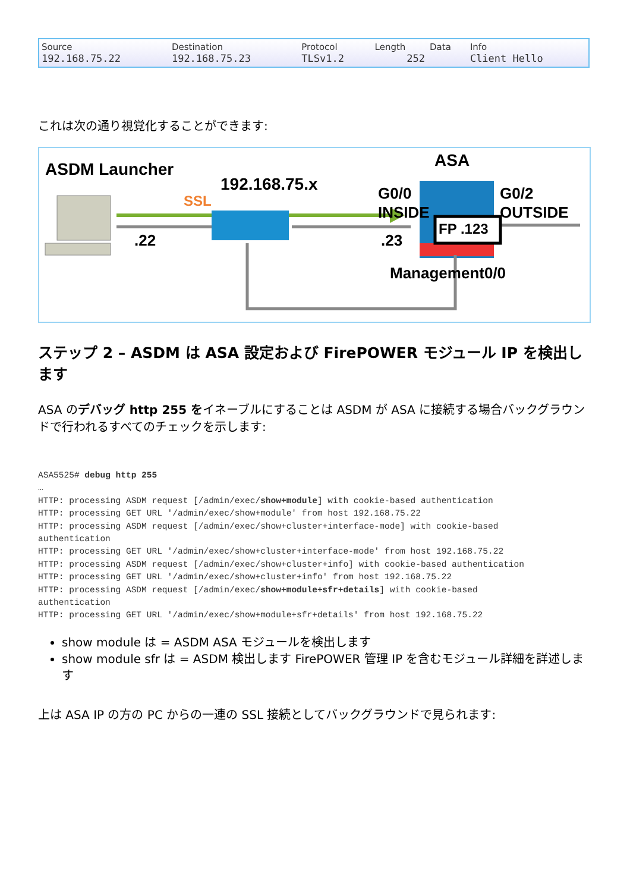| Source | Destination | Protocol | Length | Data | Info |
| --- | --- | --- | --- | --- | --- |
| 192.168.75.22 | 192.168.75.23 | TLSv1.2 | 252 | | Client Hello |
これは次の通り視覚化することができます:
ASDM Launcher ASA
192.168.75.x
SSL G0/0
INSIDE
G0/2
OUTSIDE
.22 .23
FP .123
Management0/0
ステップ 2 – ASDM は ASA 設定および FirePOWER モジュール IP を検出します
ASA のデバッグ http 255 をイネーブルにすることは ASDM が ASA に接続する場合バックグラウンドで行われるすべてのチェックを示します:
ASA5525# debug http 255
…
HTTP: processing ASDM request [/admin/exec/show+module] with cookie-based authentication
HTTP: processing GET URL '/admin/exec/show+module' from host 192.168.75.22
HTTP: processing ASDM request [/admin/exec/show+cluster+interface-mode] with cookie-based
authentication
HTTP: processing GET URL '/admin/exec/show+cluster+interface-mode' from host 192.168.75.22
HTTP: processing ASDM request [/admin/exec/show+cluster+info] with cookie-based authentication
HTTP: processing GET URL '/admin/exec/show+cluster+info' from host 192.168.75.22
HTTP: processing ASDM request [/admin/exec/show+module+sfr+details] with cookie-based
authentication
HTTP: processing GET URL '/admin/exec/show+module+sfr+details' from host 192.168.75.22
show module は = ASDM ASA モジュールを検出します
show module sfr は = ASDM 検出します FirePOWER 管理 IP を含むモジュール詳細を詳述します
上は ASA IP の方の PC からの一連の SSL 接続としてバックグラウンドで見られます: